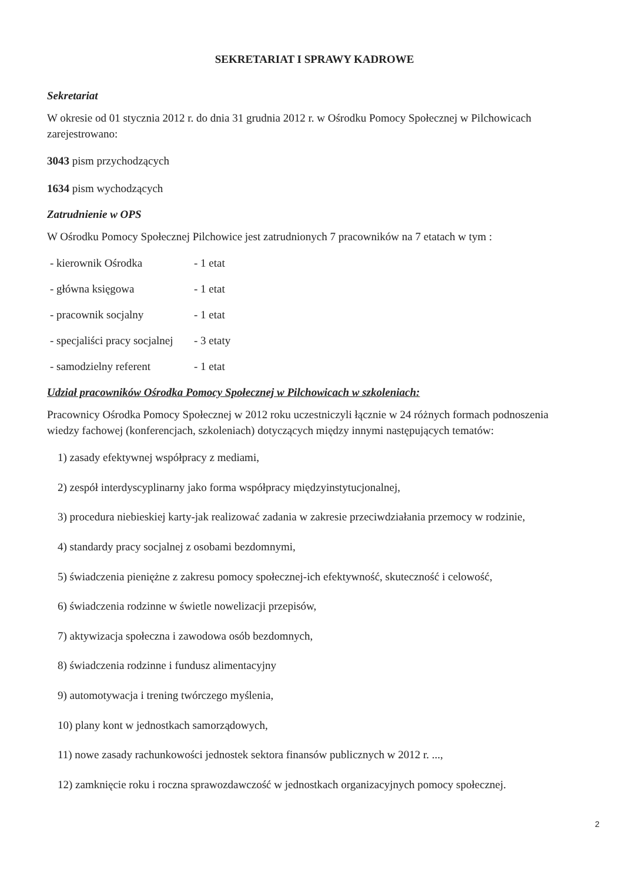SEKRETARIAT I SPRAWY KADROWE
Sekretariat
W okresie od 01 stycznia 2012 r. do dnia 31 grudnia 2012 r. w Ośrodku Pomocy Społecznej w Pilchowicach zarejestrowano:
3043 pism przychodzących
1634 pism wychodzących
Zatrudnienie w OPS
W Ośrodku Pomocy Społecznej Pilchowice jest zatrudnionych 7 pracowników na 7 etatach w tym :
- kierownik Ośrodka - 1 etat
- główna księgowa - 1 etat
- pracownik socjalny - 1 etat
- specjaliści pracy socjalnej - 3 etaty
- samodzielny referent - 1 etat
Udział pracowników Ośrodka Pomocy Społecznej w Pilchowicach w szkoleniach:
Pracownicy Ośrodka Pomocy Społecznej w 2012 roku uczestniczyli łącznie w 24 różnych formach podnoszenia wiedzy fachowej (konferencjach, szkoleniach) dotyczących między innymi następujących tematów:
1) zasady efektywnej współpracy z mediami,
2) zespół interdyscyplinarny jako forma współpracy międzyinstytucjonalnej,
3) procedura niebieskiej karty-jak realizować zadania w zakresie przeciwdziałania przemocy w rodzinie,
4) standardy pracy socjalnej z osobami bezdomnymi,
5) świadczenia pieniężne z zakresu pomocy społecznej-ich efektywność, skuteczność i celowość,
6) świadczenia rodzinne w świetle nowelizacji przepisów,
7) aktywizacja społeczna i zawodowa osób bezdomnych,
8) świadczenia rodzinne i fundusz alimentacyjny
9) automotywacja i trening twórczego myślenia,
10) plany kont w jednostkach samorządowych,
11) nowe zasady rachunkowości jednostek sektora finansów publicznych w 2012 r. ...,
12) zamknięcie roku i roczna sprawozdawczość w jednostkach organizacyjnych pomocy społecznej.
2